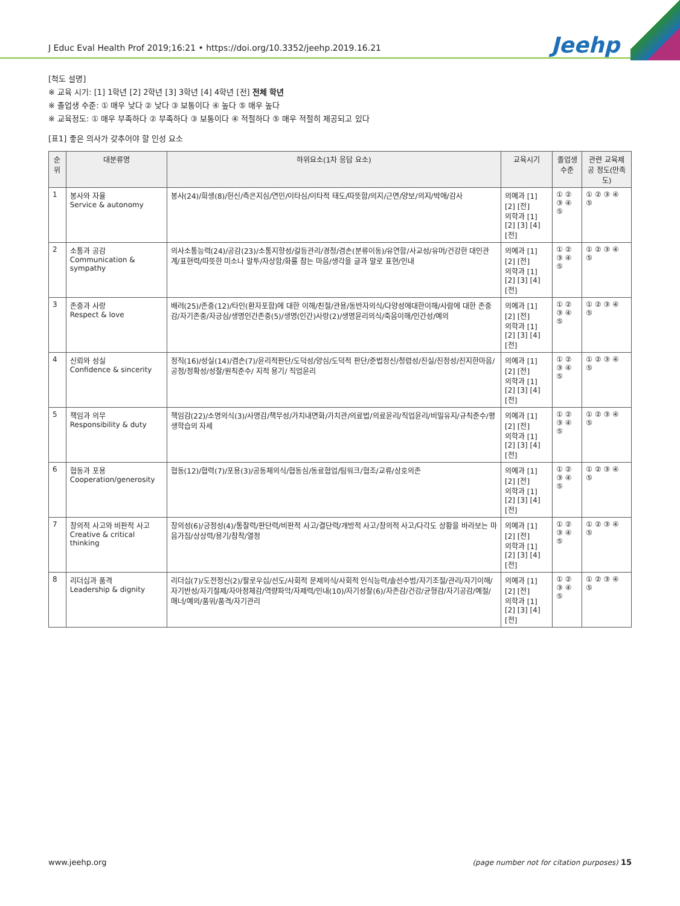J Educ Eval Health Prof 2019;16:21 • https://doi.org/10.3352/jeehp.2019.16.21 Jeehp
[척도 설명]
※ 교육 시기: [1] 1학년 [2] 2학년 [3] 3학년 [4] 4학년 [전] 전체 학년
※ 졸업생 수준: ① 매우 낮다 ② 낮다 ③ 보통이다 ④ 높다 ⑤ 매우 높다
※ 교육정도: ① 매우 부족하다 ② 부족하다 ③ 보통이다 ④ 적절하다 ⑤ 매우 적절히 제공되고 있다
[표1] 좋은 의사가 갖추어야 할 인성 요소
| 순위 | 대분류명 | 하위요소(1차 응답 요소) | 교육시기 | 졸업생 수준 | 관련 교육제공 정도(만족도) |
| --- | --- | --- | --- | --- | --- |
| 1 | 봉사와 자율 Service & autonomy | 봉사(24)/희생(8)/헌신/측은지심/연민/이타심/이타적 태도/따뜻함/의지/근면/양보/의지/박애/감사 | 의예과 [1] [2] [전] 의학과 [1] [2] [3] [4] [전] | ① ② ③ ④ ⑤ | ① ② ③ ④ ⑤ |
| 2 | 소통과 공감 Communication & sympathy | 의사소통능력(24)/공감(23)/소통지향성/갈등관리/경청/겸손(분류이동)/유연함/사교성/유머/건강한 대인관계/표현력/따뜻한 미소나 말투/자상함/화를 참는 마음/생각을 글과 말로 표현/인내 | 의예과 [1] [2] [전] 의학과 [1] [2] [3] [4] [전] | ① ② ③ ④ ⑤ | ① ② ③ ④ ⑤ |
| 3 | 존중과 사랑 Respect & love | 배려(25)/존중(12)/타인(환자포함)에 대한 이해/친절/관용/동반자의식/다양성에대한이해/사람에 대한 존중감/자기존중/자긍심/생명인간존중(5)/생명(인간)사랑(2)/생명윤리의식/죽음이해/인간성/예의 | 의예과 [1] [2] [전] 의학과 [1] [2] [3] [4] [전] | ① ② ③ ④ ⑤ | ① ② ③ ④ ⑤ |
| 4 | 신뢰와 성실 Confidence & sincerity | 정직(16)/성실(14)/겸손(7)/윤리적판단/도덕성/양심/도덕적 판단/준법정신/청렴성/진실/진정성/진지한마음/ 공정/정확성/성찰/원칙준수/ 지적 용기/ 직업윤리 | 의예과 [1] [2] [전] 의학과 [1] [2] [3] [4] [전] | ① ② ③ ④ ⑤ | ① ② ③ ④ ⑤ |
| 5 | 책임과 의무 Responsibility & duty | 책임감(22)/소명의식(3)/사명감/책무성/가치내면화/가치관/의료법/의료윤리/직업윤리/비밀유지/규칙준수/평생학습의 자세 | 의예과 [1] [2] [전] 의학과 [1] [2] [3] [4] [전] | ① ② ③ ④ ⑤ | ① ② ③ ④ ⑤ |
| 6 | 협동과 포용 Cooperation/generosity | 협동(12)/협력(7)/포용(3)/공동체의식/협동심/동료협업/팀워크/협조/교류/상호의존 | 의예과 [1] [2] [전] 의학과 [1] [2] [3] [4] [전] | ① ② ③ ④ ⑤ | ① ② ③ ④ ⑤ |
| 7 | 창의적 사고와 비판적 사고 Creative & critical thinking | 창의성(6)/긍정성(4)/통찰력/판단력/비판적 사고/결단력/개방적 사고/창의적 사고/다각도 상황을 바라보는 마음가짐/상상력/용기/참착/열정 | 의예과 [1] [2] [전] 의학과 [1] [2] [3] [4] [전] | ① ② ③ ④ ⑤ | ① ② ③ ④ ⑤ |
| 8 | 리더십과 품격 Leadership & dignity | 리더십(7)/도전정신(2)/팔로우십/선도/사회적 문제의식/사회적 인식능력/솔선수범/자기조절/관리/자기이해/자기반성/자기절제/자아정체감/역량파악/자제력/인내(10)/자기성찰(6)/자존감/건강/균형감/자기공감/예절/매너/예의/품위/품격/자기관리 | 의예과 [1] [2] [전] 의학과 [1] [2] [3] [4] [전] | ① ② ③ ④ ⑤ | ① ② ③ ④ ⑤ |
www.jeehp.org (page number not for citation purposes) 15